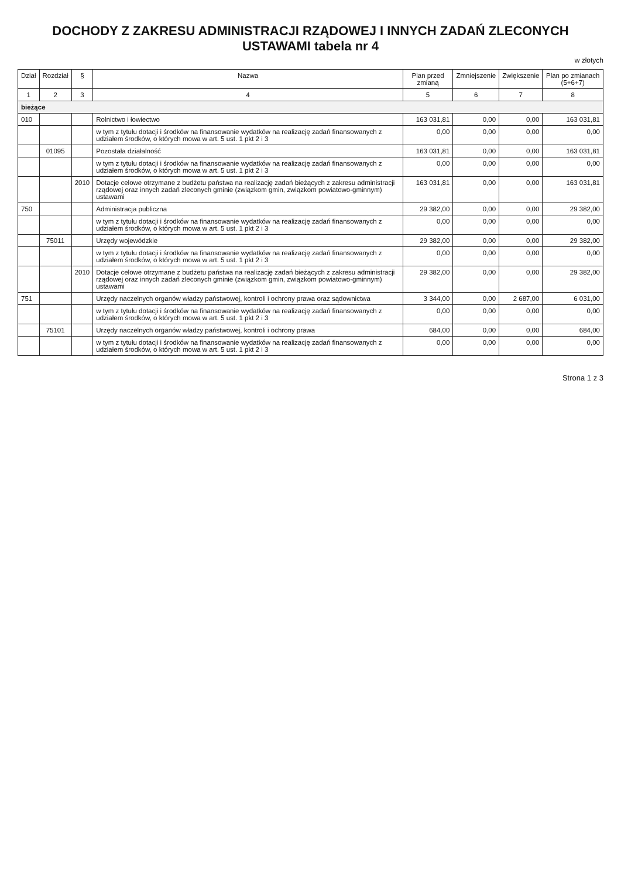DOCHODY Z ZAKRESU ADMINISTRACJI RZĄDOWEJ I INNYCH ZADAŃ ZLECONYCH USTAWAMI tabela nr 4
w złotych
| Dział | Rozdział | § | Nazwa | Plan przed zmianą | Zmniejszenie | Zwiększenie | Plan po zmianach (5+6+7) |
| --- | --- | --- | --- | --- | --- | --- | --- |
| 1 | 2 | 3 | 4 | 5 | 6 | 7 | 8 |
| bieżące | | | | | | | |
| 010 | | | Rolnictwo i łowiectwo | 163 031,81 | 0,00 | 0,00 | 163 031,81 |
| | | | w tym z tytułu dotacji i środków na finansowanie wydatków na realizację zadań finansowanych z udziałem środków, o których mowa w art. 5 ust. 1 pkt 2 i 3 | 0,00 | 0,00 | 0,00 | 0,00 |
| | 01095 | | Pozostała działalność | 163 031,81 | 0,00 | 0,00 | 163 031,81 |
| | | | w tym z tytułu dotacji i środków na finansowanie wydatków na realizację zadań finansowanych z udziałem środków, o których mowa w art. 5 ust. 1 pkt 2 i 3 | 0,00 | 0,00 | 0,00 | 0,00 |
| | | 2010 | Dotacje celowe otrzymane z budżetu państwa na realizację zadań bieżących z zakresu administracji rządowej oraz innych zadań zleconych gminie (związkom gmin, związkom powiatowo-gminnym) ustawami | 163 031,81 | 0,00 | 0,00 | 163 031,81 |
| 750 | | | Administracja publiczna | 29 382,00 | 0,00 | 0,00 | 29 382,00 |
| | | | w tym z tytułu dotacji i środków na finansowanie wydatków na realizację zadań finansowanych z udziałem środków, o których mowa w art. 5 ust. 1 pkt 2 i 3 | 0,00 | 0,00 | 0,00 | 0,00 |
| | 75011 | | Urzędy wojewódzkie | 29 382,00 | 0,00 | 0,00 | 29 382,00 |
| | | | w tym z tytułu dotacji i środków na finansowanie wydatków na realizację zadań finansowanych z udziałem środków, o których mowa w art. 5 ust. 1 pkt 2 i 3 | 0,00 | 0,00 | 0,00 | 0,00 |
| | | 2010 | Dotacje celowe otrzymane z budżetu państwa na realizację zadań bieżących z zakresu administracji rządowej oraz innych zadań zleconych gminie (związkom gmin, związkom powiatowo-gminnym) ustawami | 29 382,00 | 0,00 | 0,00 | 29 382,00 |
| 751 | | | Urzędy naczelnych organów władzy państwowej, kontroli i ochrony prawa oraz sądownictwa | 3 344,00 | 0,00 | 2 687,00 | 6 031,00 |
| | | | w tym z tytułu dotacji i środków na finansowanie wydatków na realizację zadań finansowanych z udziałem środków, o których mowa w art. 5 ust. 1 pkt 2 i 3 | 0,00 | 0,00 | 0,00 | 0,00 |
| | 75101 | | Urzędy naczelnych organów władzy państwowej, kontroli i ochrony prawa | 684,00 | 0,00 | 0,00 | 684,00 |
| | | | w tym z tytułu dotacji i środków na finansowanie wydatków na realizację zadań finansowanych z udziałem środków, o których mowa w art. 5 ust. 1 pkt 2 i 3 | 0,00 | 0,00 | 0,00 | 0,00 |
Strona 1 z 3